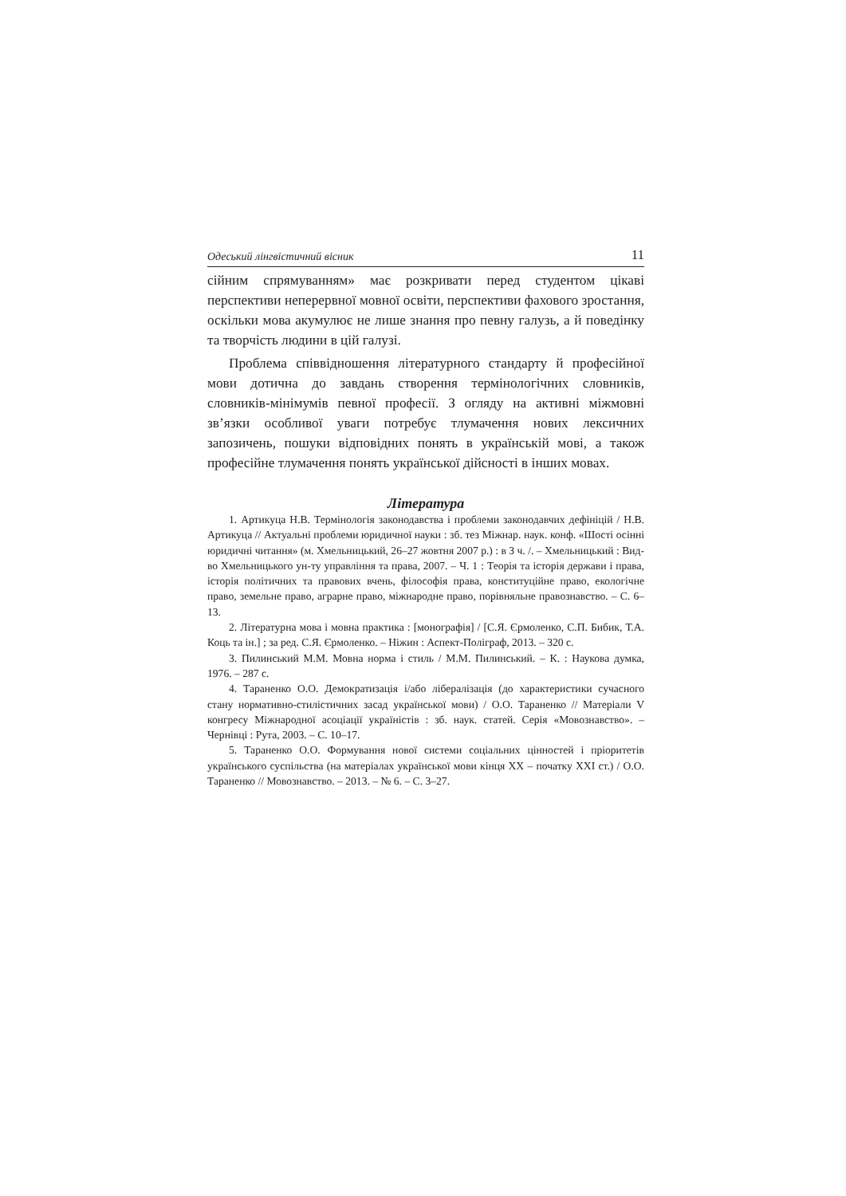Одеський лінгвістичний вісник 11
сійним спрямуванням» має розкривати перед студентом цікаві перспективи неперервної мовної освіти, перспективи фахового зростання, оскільки мова акумулює не лише знання про певну галузь, а й поведінку та творчість людини в цій галузі.
Проблема співвідношення літературного стандарту й професійної мови дотична до завдань створення термінологічних словників, словників-мінімумів певної професії. З огляду на активні міжмовні зв’язки особливої уваги потребує тлумачення нових лексичних запозичень, пошуки відповідних понять в українській мові, а також професійне тлумачення понять української дійсності в інших мовах.
Література
1. Артикуца Н.В. Термінологія законодавства і проблеми законодавчих дефініцій / Н.В. Артикуца // Актуальні проблеми юридичної науки : зб. тез Міжнар. наук. конф. «Шості осінні юридичні читання» (м. Хмельницький, 26–27 жовтня 2007 р.) : в 3 ч. /. – Хмельницький : Вид-во Хмельницького ун-ту управління та права, 2007. – Ч. 1 : Теорія та історія держави і права, історія політичних та правових вчень, філософія права, конституційне право, екологічне право, земельне право, аграрне право, міжнародне право, порівняльне правознавство. – С. 6–13.
2. Літературна мова і мовна практика : [монографія] / [С.Я. Єрмоленко, С.П. Бибик, Т.А. Коць та ін.] ; за ред. С.Я. Єрмоленко. – Ніжин : Аспект-Поліграф, 2013. – 320 с.
3. Пилинський М.М. Мовна норма і стиль / М.М. Пилинський. – К. : Наукова думка, 1976. – 287 с.
4. Тараненко О.О. Демократизація і/або лібералізація (до характеристики сучасного стану нормативно-стилістичних засад української мови) / О.О. Тараненко // Матеріали V конгресу Міжнародної асоціації україністів : зб. наук. статей. Серія «Мовознавство». – Чернівці : Рута, 2003. – С. 10–17.
5. Тараненко О.О. Формування нової системи соціальних цінностей і пріоритетів українського суспільства (на матеріалах української мови кінця XX – початку XXI ст.) / О.О. Тараненко // Мовознавство. – 2013. – № 6. – С. 3–27.